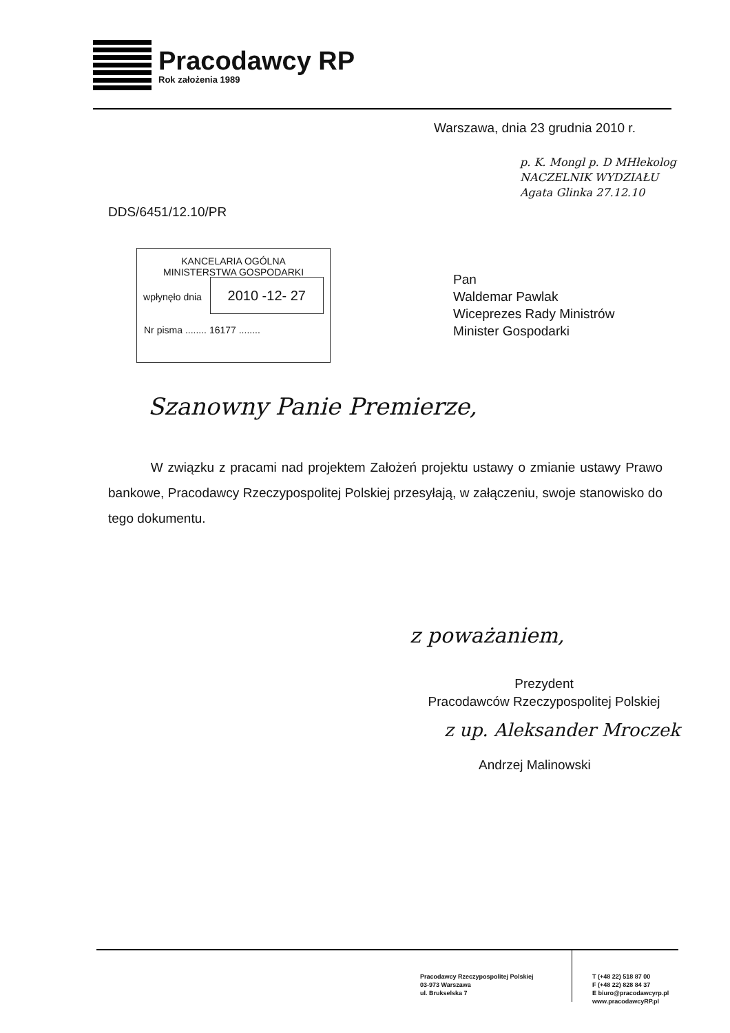Pracodawcy RP
Rok założenia 1989
Warszawa, dnia 23 grudnia 2010 r.
p. K. Mongl p. D MHłekolog
NACZELNIK WYDZIAŁU
Agata Glinka 27.12.10
DDS/6451/12.10/PR
KANCELARIA OGÓLNA
MINISTERSTWA GOSPODARKI
wpłynęło dnia 2010 -12- 27
Nr pisma ........ 16177 ........
Pan
Waldemar Pawlak
Wiceprezes Rady Ministrów
Minister Gospodarki
Szanowny Panie Premierze,
W związku z pracami nad projektem Założeń projektu ustawy o zmianie ustawy Prawo bankowe, Pracodawcy Rzeczypospolitej Polskiej przesyłają, w załączeniu, swoje stanowisko do tego dokumentu.
z poważaniem,
Prezydent
Pracodawców Rzeczypospolitej Polskiej
z up. Aleksander Mroczek
Andrzej Malinowski
Pracodawcy Rzeczypospolitej Polskiej
03-973 Warszawa
ul. Brukselska 7
T (+48 22) 518 87 00
F (+48 22) 828 84 37
E biuro@pracodawcyrp.pl
www.pracodawcyRP.pl